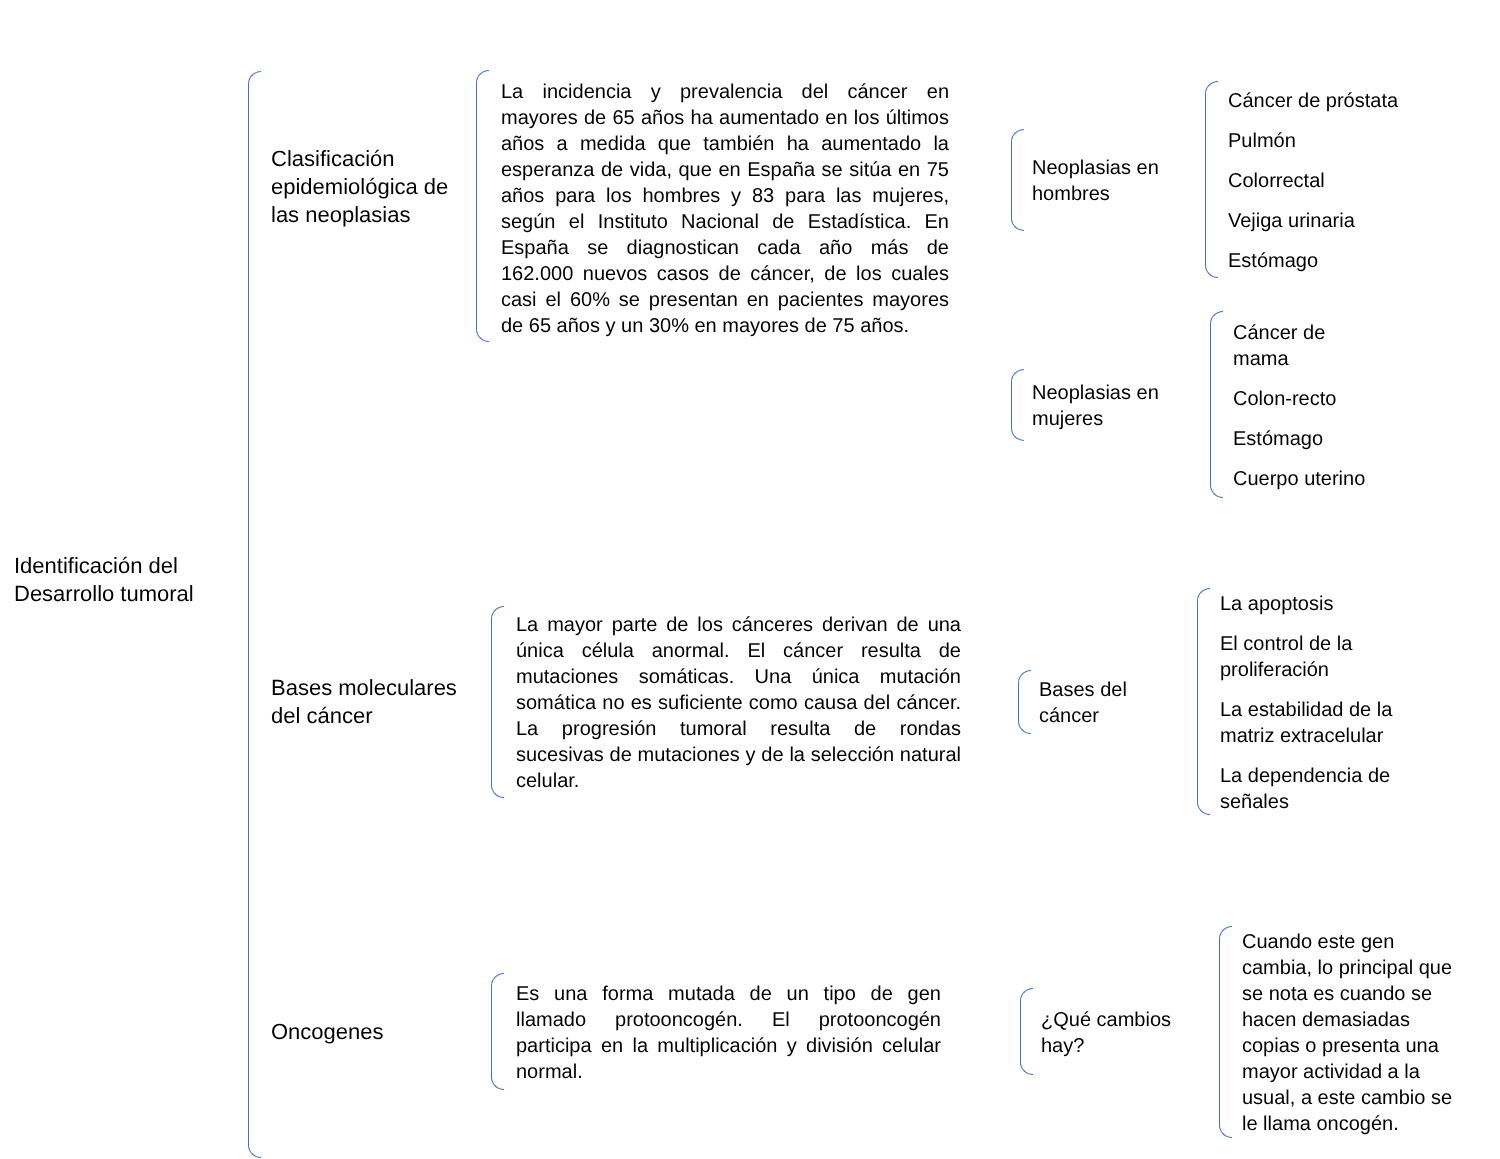Identificación del Desarrollo tumoral
Clasificación epidemiológica de las neoplasias
La incidencia y prevalencia del cáncer en mayores de 65 años ha aumentado en los últimos años a medida que también ha aumentado la esperanza de vida, que en España se sitúa en 75 años para los hombres y 83 para las mujeres, según el Instituto Nacional de Estadística. En España se diagnostican cada año más de 162.000 nuevos casos de cáncer, de los cuales casi el 60% se presentan en pacientes mayores de 65 años y un 30% en mayores de 75 años.
Neoplasias en hombres
Cáncer de próstata
Pulmón
Colorrectal
Vejiga urinaria
Estómago
Neoplasias en mujeres
Cáncer de
mama
Colon-recto
Estómago
Cuerpo uterino
Bases moleculares del cáncer
La mayor parte de los cánceres derivan de una única célula anormal. El cáncer resulta de mutaciones somáticas. Una única mutación somática no es suficiente como causa del cáncer. La progresión tumoral resulta de rondas sucesivas de mutaciones y de la selección natural celular.
Bases del cáncer
La apoptosis
El control de la proliferación
La estabilidad de la matriz extracelular
La dependencia de señales
Oncogenes
Es una forma mutada de un tipo de gen llamado protooncogén. El protooncogén participa en la multiplicación y división celular normal.
¿Qué cambios hay?
Cuando este gen cambia, lo principal que se nota es cuando se hacen demasiadas copias o presenta una mayor actividad a la usual, a este cambio se le llama oncogén.